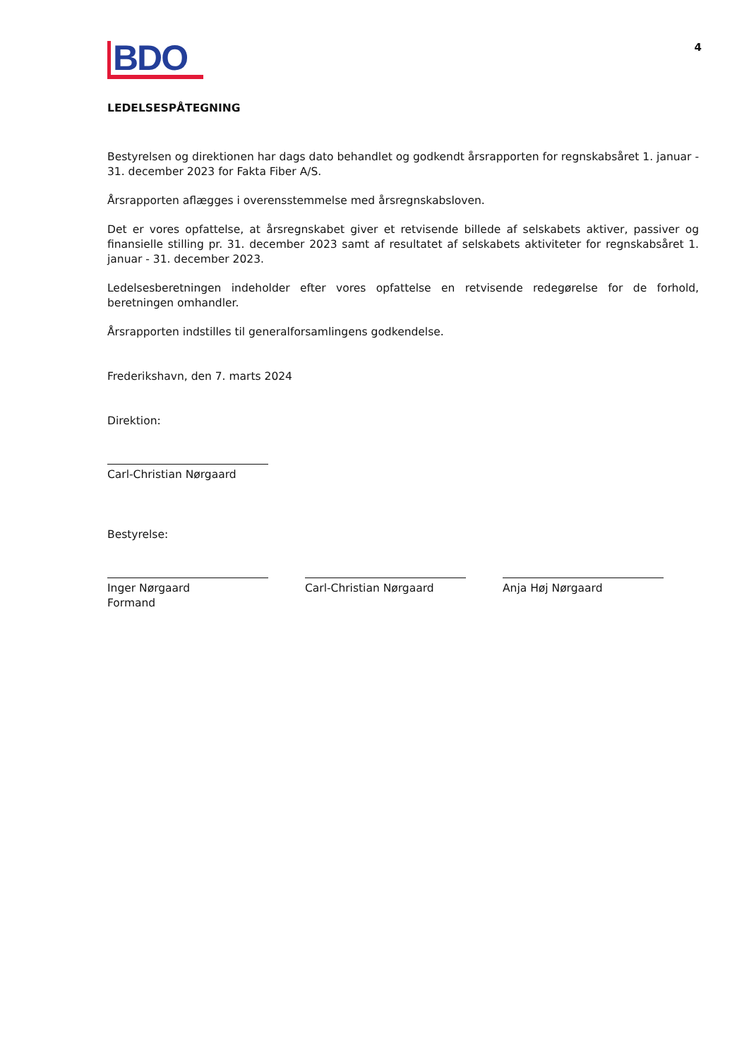BDO
4
LEDELSESPÅTEGNING
Bestyrelsen og direktionen har dags dato behandlet og godkendt årsrapporten for regnskabsåret 1. januar - 31. december 2023 for Fakta Fiber A/S.
Årsrapporten aflægges i overensstemmelse med årsregnskabsloven.
Det er vores opfattelse, at årsregnskabet giver et retvisende billede af selskabets aktiver, passiver og finansielle stilling pr. 31. december 2023 samt af resultatet af selskabets aktiviteter for regnskabsåret 1. januar - 31. december 2023.
Ledelsesberetningen indeholder efter vores opfattelse en retvisende redegørelse for de forhold, beretningen omhandler.
Årsrapporten indstilles til generalforsamlingens godkendelse.
Frederikshavn, den 7. marts 2024
Direktion:
Carl-Christian Nørgaard
Bestyrelse:
Inger Nørgaard
Formand
Carl-Christian Nørgaard Anja Høj Nørgaard